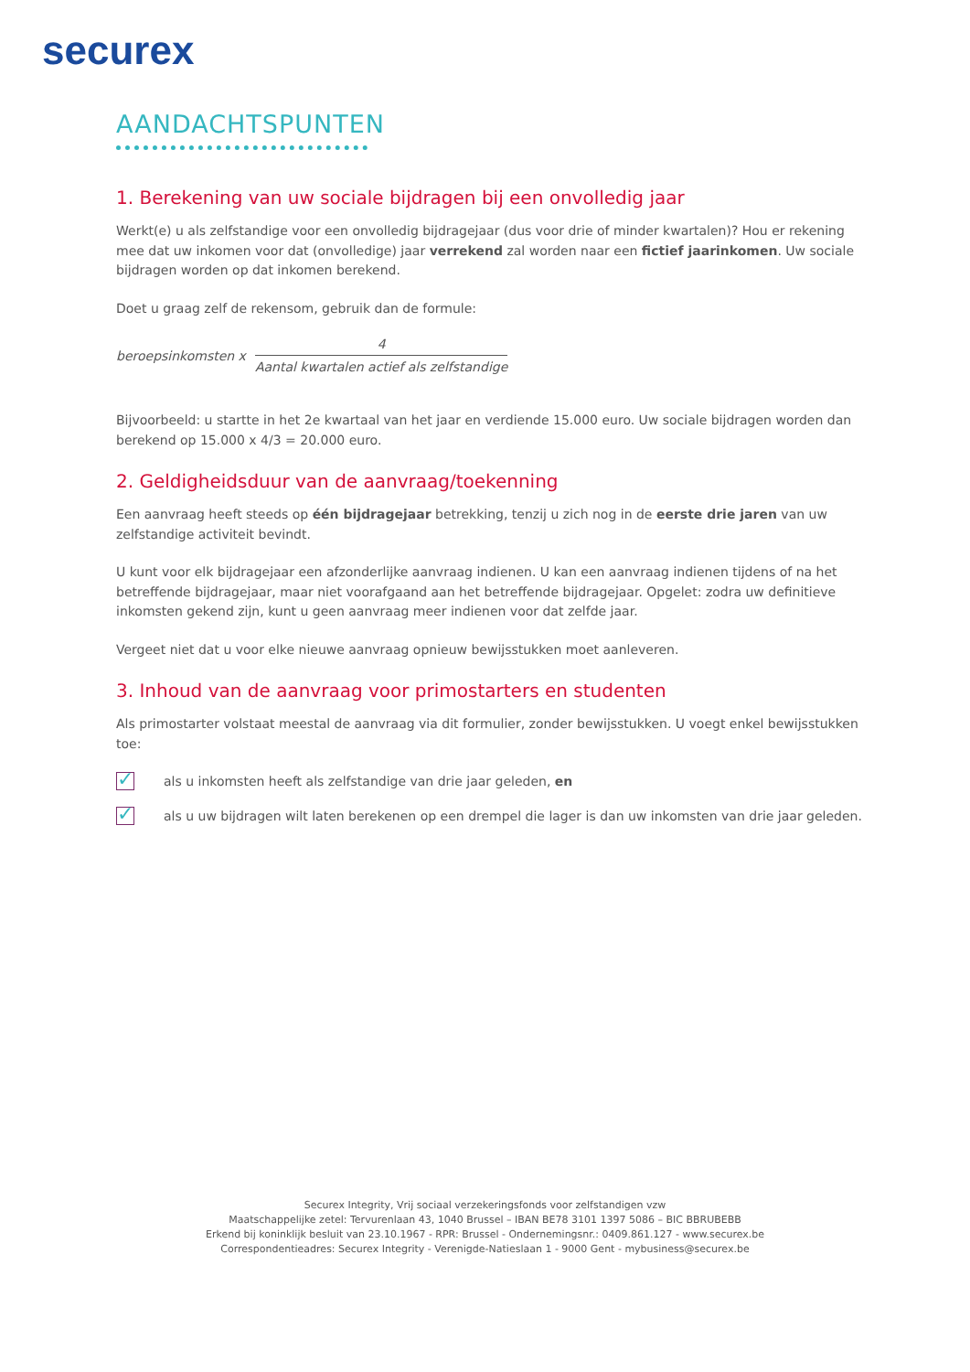securex
AANDACHTSPUNTEN
1. Berekening van uw sociale bijdragen bij een onvolledig jaar
Werkt(e) u als zelfstandige voor een onvolledig bijdragejaar (dus voor drie of minder kwartalen)? Hou er rekening mee dat uw inkomen voor dat (onvolledige) jaar verrekend zal worden naar een fictief jaarinkomen. Uw sociale bijdragen worden op dat inkomen berekend.
Doet u graag zelf de rekensom, gebruik dan de formule:
beroepsinkomsten x
4
Aantal kwartalen actief als zelfstandige
Bijvoorbeeld: u startte in het 2e kwartaal van het jaar en verdiende 15.000 euro. Uw sociale bijdragen worden dan berekend op 15.000 x 4/3 = 20.000 euro.
2. Geldigheidsduur van de aanvraag/toekenning
Een aanvraag heeft steeds op één bijdragejaar betrekking, tenzij u zich nog in de eerste drie jaren van uw zelfstandige activiteit bevindt.
U kunt voor elk bijdragejaar een afzonderlijke aanvraag indienen. U kan een aanvraag indienen tijdens of na het betreffende bijdragejaar, maar niet voorafgaand aan het betreffende bijdragejaar. Opgelet: zodra uw definitieve inkomsten gekend zijn, kunt u geen aanvraag meer indienen voor dat zelfde jaar.
Vergeet niet dat u voor elke nieuwe aanvraag opnieuw bewijsstukken moet aanleveren.
3. Inhoud van de aanvraag voor primostarters en studenten
Als primostarter volstaat meestal de aanvraag via dit formulier, zonder bewijsstukken. U voegt enkel bewijsstukken toe:
✓
als u inkomsten heeft als zelfstandige van drie jaar geleden, en
✓
als u uw bijdragen wilt laten berekenen op een drempel die lager is dan uw inkomsten van drie jaar geleden.
Securex Integrity, Vrij sociaal verzekeringsfonds voor zelfstandigen vzw
Maatschappelijke zetel: Tervurenlaan 43, 1040 Brussel – IBAN BE78 3101 1397 5086 – BIC BBRUBEBB
Erkend bij koninklijk besluit van 23.10.1967 - RPR: Brussel - Ondernemingsnr.: 0409.861.127 - www.securex.be
Correspondentieadres: Securex Integrity - Verenigde-Natieslaan 1 - 9000 Gent - mybusiness@securex.be